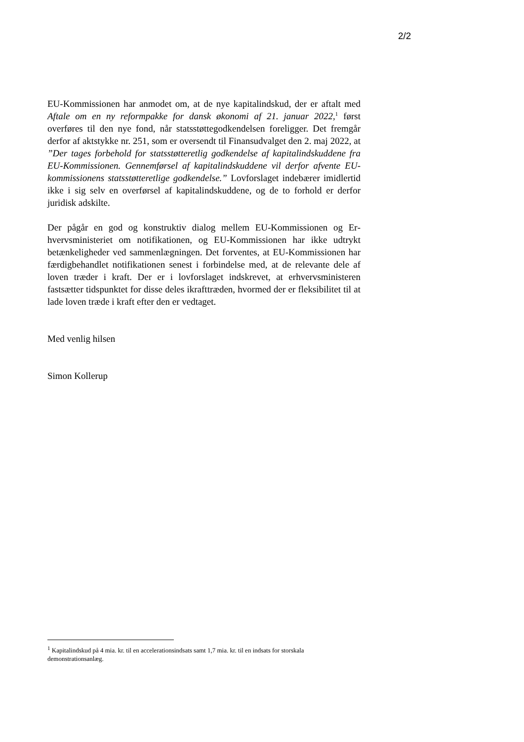2/2
EU-Kommissionen har anmodet om, at de nye kapitalindskud, der er aftalt med Aftale om en ny reformpakke for dansk økonomi af 21. januar 2022,<sup>1</sup> først overføres til den nye fond, når statsstøttegodkendelsen foreligger. Det fremgår derfor af aktstykke nr. 251, som er oversendt til Finansudvalget den 2. maj 2022, at ”Der tages forbehold for statsstøtteretlig godkendelse af kapitalindskuddene fra EU-Kommissionen. Gennemførsel af kapitalind­skuddene vil derfor afvente EU-kommissionens statsstøtteretlige godken­delse.” Lovforslaget indebærer imidlertid ikke i sig selv en overførsel af kapitalindskuddene, og de to forhold er derfor juridisk adskilte.
Der pågår en god og konstruktiv dialog mellem EU-Kommissionen og Er­hvervsministeriet om notifikationen, og EU-Kommissionen har ikke ud­trykt betænkeligheder ved sammenlægningen. Det forventes, at EU-Kom­missionen har færdigbehandlet notifikationen senest i forbindelse med, at de relevante dele af loven træder i kraft. Der er i lovforslaget indskrevet, at erhvervsministeren fastsætter tidspunktet for disse deles ikrafttræden, hvormed der er fleksibilitet til at lade loven træde i kraft efter den er ved­taget.
Med venlig hilsen
Simon Kollerup
<sup>1</sup> Kapitalindskud på 4 mia. kr. til en accelerationsindsats samt 1,7 mia. kr. til en indsats for storskala demonstrationsanlæg.